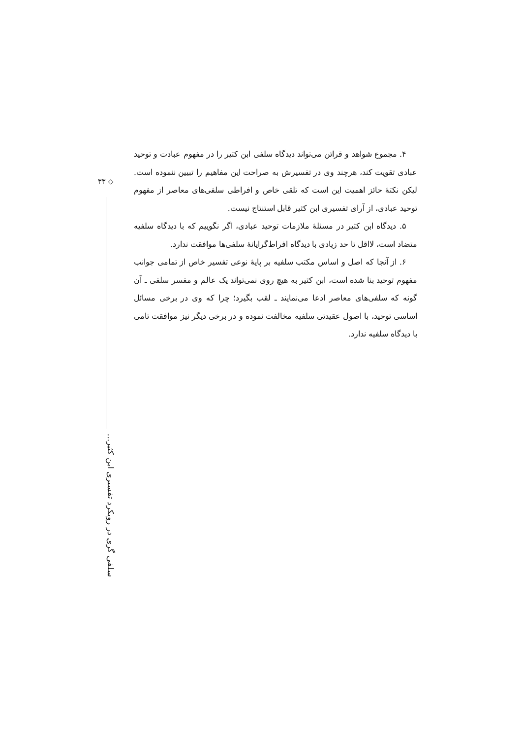◇ ۳۳
سلفی گری در رویکرد تفسیری ابن کثیر...
۴. مجموع شواهد و قرائن می‌تواند دیدگاه سلفی ابن کثیر را در مفهوم عبادت و توحید عبادی تقویت کند، هرچند وی در تفسیرش به صراحت این مفاهیم را تبیین ننموده است. لیکن نکتهٔ حائز اهمیت این است که تلقی خاص و افراطی سلفی‌های معاصر از مفهوم توحید عبادی، از آرای تفسیری ابن کثیر قابل استنتاج نیست.
۵. دیدگاه ابن کثیر در مسئلهٔ ملازمات توحید عبادی، اگر نگوییم که با دیدگاه سلفیه متضاد است، لااقل تا حد زیادی با دیدگاه افراط‌گرایانهٔ سلفی‌ها موافقت ندارد.
۶. از آنجا که اصل و اساس مکتب سلفیه بر پایهٔ نوعی تفسیر خاص از تمامی جوانب مفهوم توحید بنا شده است، ابن کثیر به هیچ روی نمی‌تواند یک عالم و مفسر سلفی ـ آن گونه که سلفی‌های معاصر ادعا می‌نمایند ـ لقب بگیرد؛ چرا که وی در برخی مسائل اساسی توحید، با اصول عقیدتی سلفیه مخالفت نموده و در برخی دیگر نیز موافقت تامی با دیدگاه سلفیه ندارد.